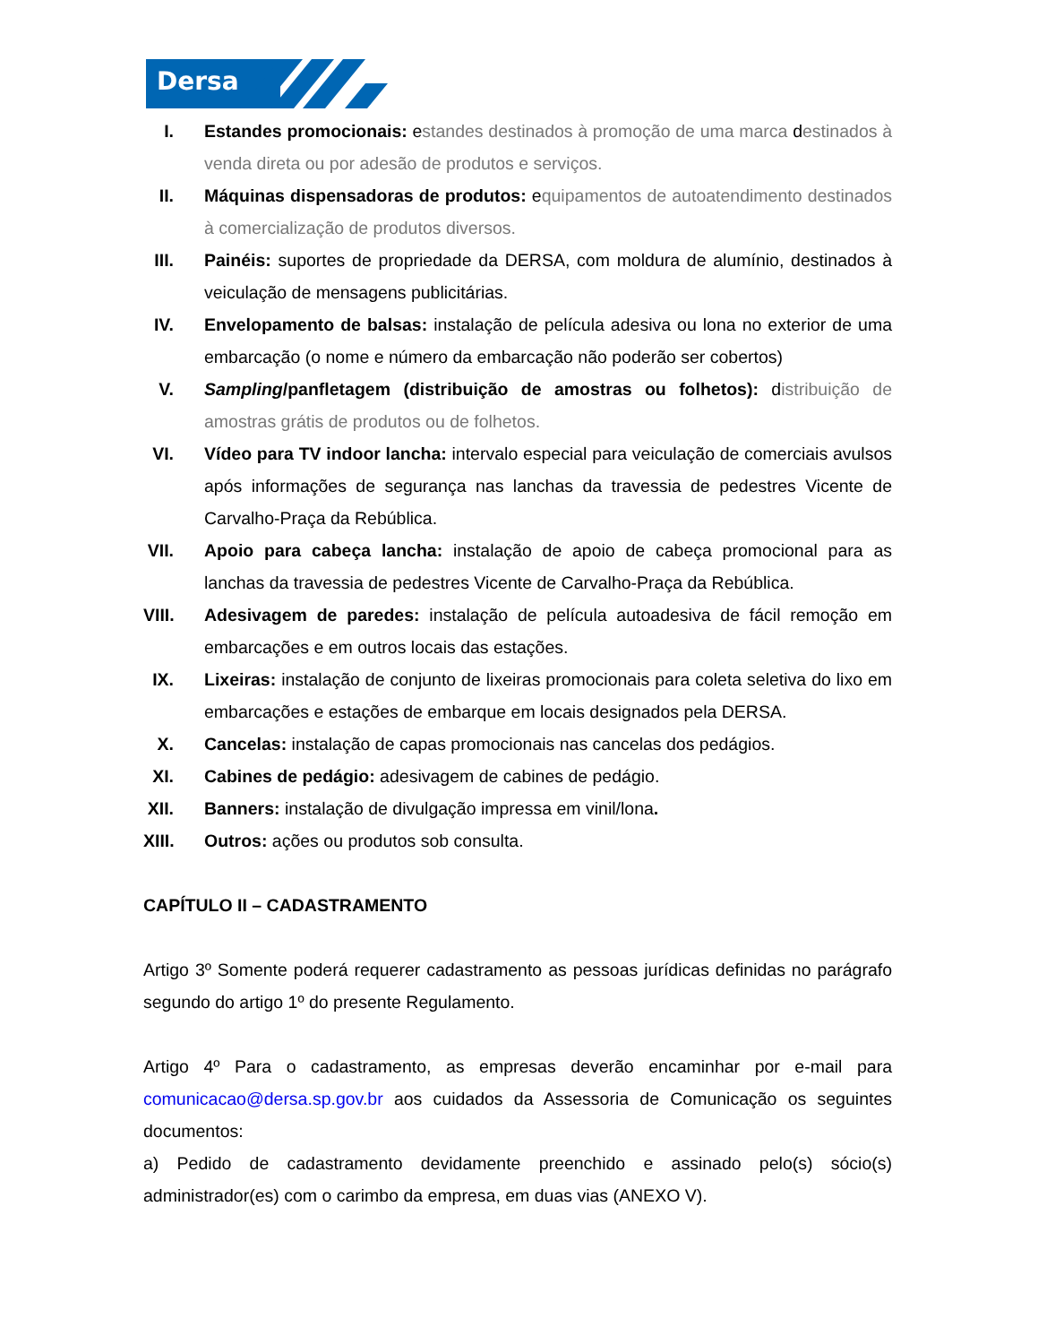Dersa
I. Estandes promocionais: estandes destinados à promoção de uma marca destinados à venda direta ou por adesão de produtos e serviços.
II.
Máquinas dispensadoras de produtos: equipamentos de autoatendimento destinados à comercialização de produtos diversos.
III.
Painéis: suportes de propriedade da DERSA, com moldura de alumínio, destinados à veiculação de mensagens publicitárias.
IV.
Envelopamento de balsas: instalação de película adesiva ou lona no exterior de uma embarcação (o nome e número da embarcação não poderão ser cobertos)
V. Sampling/panfletagem (distribuição de amostras ou folhetos): distribuição de amostras grátis de produtos ou de folhetos.
VI.
Vídeo para TV indoor lancha: intervalo especial para veiculação de comerciais avulsos após informações de segurança nas lanchas da travessia de pedestres Vicente de Carvalho-Praça da Rebública.
VII.
Apoio para cabeça lancha: instalação de apoio de cabeça promocional para as lanchas da travessia de pedestres Vicente de Carvalho-Praça da Rebública.
VIII.
Adesivagem de paredes: instalação de película autoadesiva de fácil remoção em embarcações e em outros locais das estações.
IX.
Lixeiras: instalação de conjunto de lixeiras promocionais para coleta seletiva do lixo em embarcações e estações de embarque em locais designados pela DERSA.
X. Cancelas: instalação de capas promocionais nas cancelas dos pedágios.
XI.
Cabines de pedágio: adesivagem de cabines de pedágio.
XII.
Banners: instalação de divulgação impressa em vinil/lona.
XIII.
Outros: ações ou produtos sob consulta.
CAPÍTULO II – CADASTRAMENTO
Artigo 3º Somente poderá requerer cadastramento as pessoas jurídicas definidas no parágrafo segundo do artigo 1º do presente Regulamento.
Artigo 4º Para o cadastramento, as empresas deverão encaminhar por e-mail para comunicacao@dersa.sp.gov.br aos cuidados da Assessoria de Comunicação os seguintes documentos:
a) Pedido de cadastramento devidamente preenchido e assinado pelo(s) sócio(s) administrador(es) com o carimbo da empresa, em duas vias (ANEXO V).